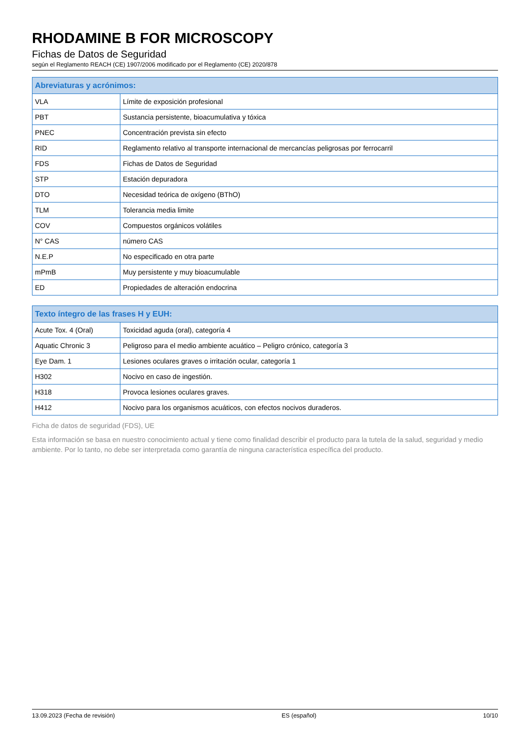RHODAMINE B FOR MICROSCOPY
Fichas de Datos de Seguridad
según el Reglamento REACH (CE) 1907/2006 modificado por el Reglamento (CE) 2020/878
| Abreviaturas y acrónimos: | |
| --- | --- |
| VLA | Límite de exposición profesional |
| PBT | Sustancia persistente, bioacumulativa y tóxica |
| PNEC | Concentración prevista sin efecto |
| RID | Reglamento relativo al transporte internacional de mercancías peligrosas por ferrocarril |
| FDS | Fichas de Datos de Seguridad |
| STP | Estación depuradora |
| DTO | Necesidad teórica de oxígeno (BThO) |
| TLM | Tolerancia media limite |
| COV | Compuestos orgánicos volátiles |
| N° CAS | número CAS |
| N.E.P | No especificado en otra parte |
| mPmB | Muy persistente y muy bioacumulable |
| ED | Propiedades de alteración endocrina |
| Texto íntegro de las frases H y EUH: | |
| --- | --- |
| Acute Tox. 4 (Oral) | Toxicidad aguda (oral), categoría 4 |
| Aquatic Chronic 3 | Peligroso para el medio ambiente acuático – Peligro crónico, categoría 3 |
| Eye Dam. 1 | Lesiones oculares graves o irritación ocular, categoría 1 |
| H302 | Nocivo en caso de ingestión. |
| H318 | Provoca lesiones oculares graves. |
| H412 | Nocivo para los organismos acuáticos, con efectos nocivos duraderos. |
Ficha de datos de seguridad (FDS), UE
Esta información se basa en nuestro conocimiento actual y tiene como finalidad describir el producto para la tutela de la salud, seguridad y medio ambiente. Por lo tanto, no debe ser interpretada como garantía de ninguna característica específica del producto.
13.09.2023 (Fecha de revisión) ES (español) 10/10